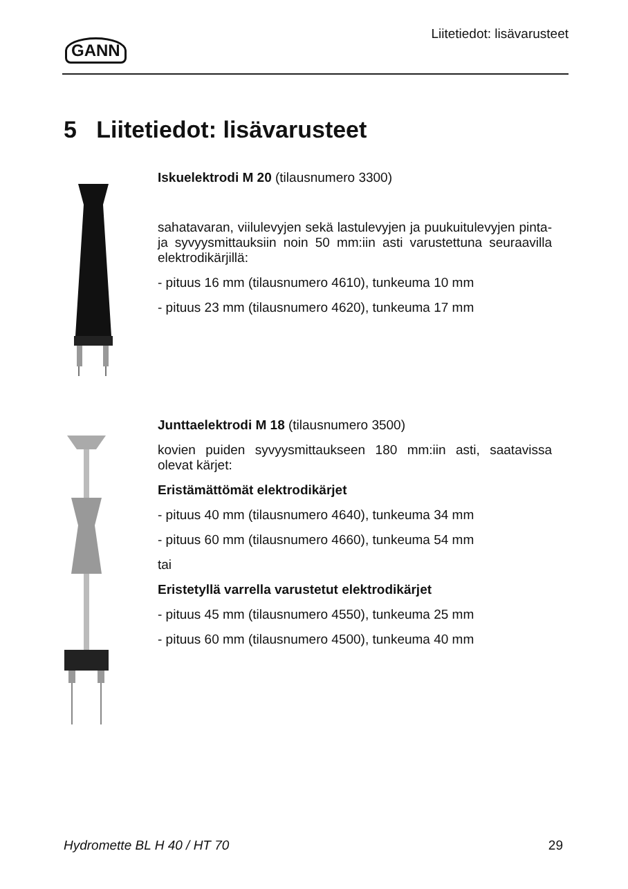GANN
Liitetiedot: lisävarusteet
5 Liitetiedot: lisävarusteet
Iskuelektrodi M 20 (tilausnumero 3300)
sahatavaran, viilulevyjen sekä lastulevyjen ja puukuitulevyjen pinta- ja syvyysmittauksiin noin 50 mm:iin asti varustettuna seuraavilla elektrodikärjillä:
- pituus 16 mm (tilausnumero 4610), tunkeuma 10 mm
- pituus 23 mm (tilausnumero 4620), tunkeuma 17 mm
Junttaelektrodi M 18 (tilausnumero 3500)
kovien puiden syvyysmittaukseen 180 mm:iin asti, saatavissa olevat kärjet:
Eristämättömät elektrodikärjet
- pituus 40 mm (tilausnumero 4640), tunkeuma 34 mm
- pituus 60 mm (tilausnumero 4660), tunkeuma 54 mm
tai
Eristetyllä varrella varustetut elektrodikärjet
- pituus 45 mm (tilausnumero 4550), tunkeuma 25 mm
- pituus 60 mm (tilausnumero 4500), tunkeuma 40 mm
Hydromette BL H 40 / HT 70 29